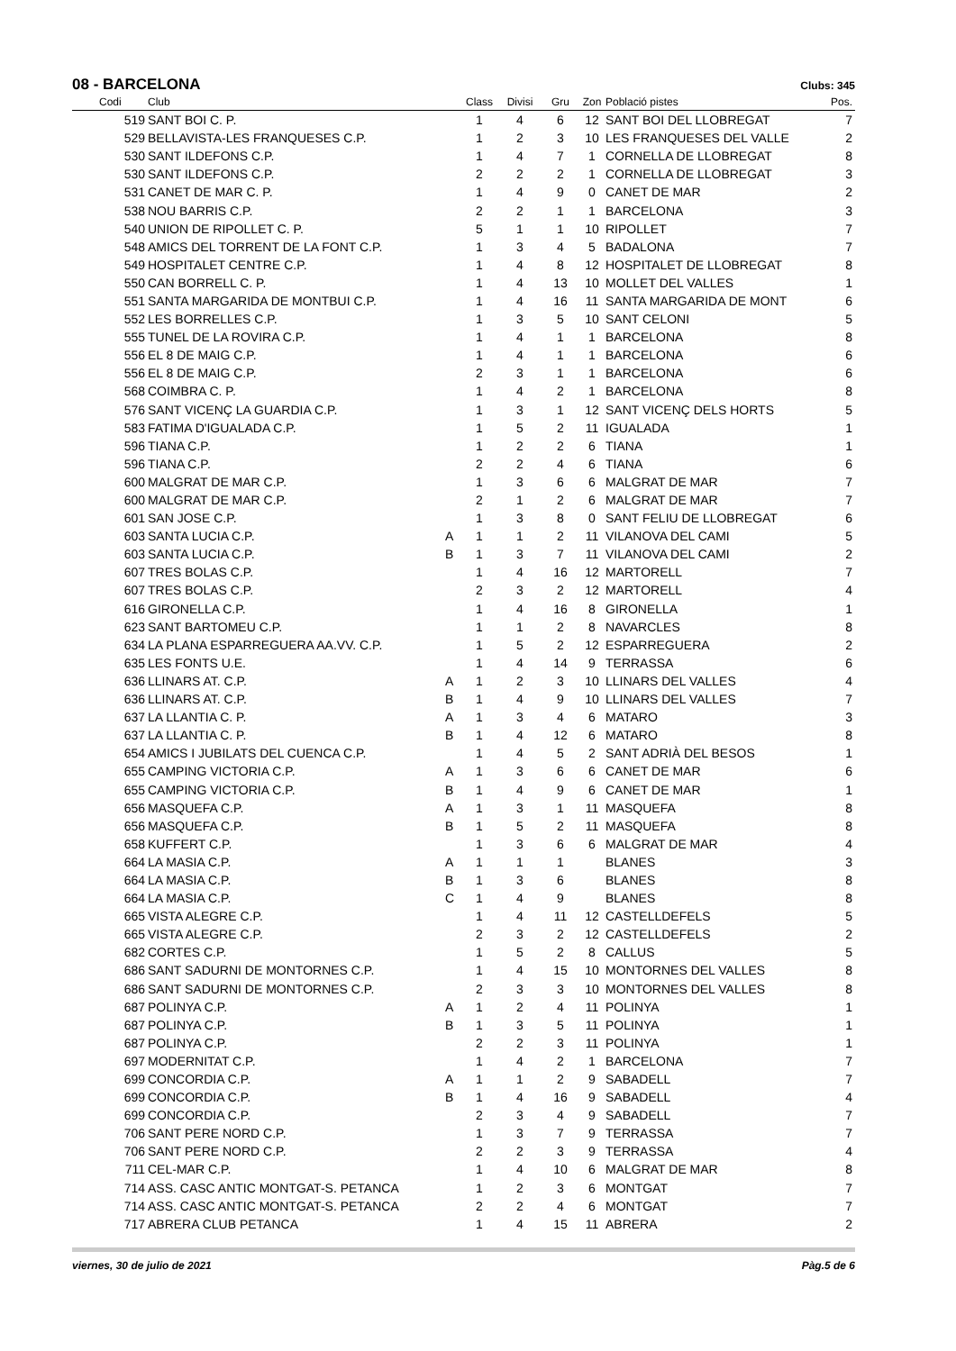08 - BARCELONA
Clubs: 345
| Codi | Club | | Class | Divisi | Gru | Zon | Població pistes | Pos. |
| --- | --- | --- | --- | --- | --- | --- | --- | --- |
| 519 | SANT BOI C. P. | | 1 | 4 | 6 | 12 | SANT BOI DEL LLOBREGAT | 7 |
| 529 | BELLAVISTA-LES FRANQUESES C.P. | | 1 | 2 | 3 | 10 | LES FRANQUESES DEL VALLE | 2 |
| 530 | SANT ILDEFONS C.P. | | 1 | 4 | 7 | 1 | CORNELLA DE LLOBREGAT | 8 |
| 530 | SANT ILDEFONS C.P. | | 2 | 2 | 2 | 1 | CORNELLA DE LLOBREGAT | 3 |
| 531 | CANET DE MAR C. P. | | 1 | 4 | 9 | 0 | CANET DE MAR | 2 |
| 538 | NOU BARRIS C.P. | | 2 | 2 | 1 | 1 | BARCELONA | 3 |
| 540 | UNION DE RIPOLLET C. P. | | 5 | 1 | 1 | 10 | RIPOLLET | 7 |
| 548 | AMICS DEL TORRENT DE LA FONT C.P. | | 1 | 3 | 4 | 5 | BADALONA | 7 |
| 549 | HOSPITALET CENTRE C.P. | | 1 | 4 | 8 | 12 | HOSPITALET DE LLOBREGAT | 8 |
| 550 | CAN BORRELL C. P. | | 1 | 4 | 13 | 10 | MOLLET DEL VALLES | 1 |
| 551 | SANTA MARGARIDA DE MONTBUI C.P. | | 1 | 4 | 16 | 11 | SANTA MARGARIDA DE MONT | 6 |
| 552 | LES BORRELLES C.P. | | 1 | 3 | 5 | 10 | SANT CELONI | 5 |
| 555 | TUNEL DE LA ROVIRA C.P. | | 1 | 4 | 1 | 1 | BARCELONA | 8 |
| 556 | EL 8 DE MAIG C.P. | | 1 | 4 | 1 | 1 | BARCELONA | 6 |
| 556 | EL 8 DE MAIG C.P. | | 2 | 3 | 1 | 1 | BARCELONA | 6 |
| 568 | COIMBRA C. P. | | 1 | 4 | 2 | 1 | BARCELONA | 8 |
| 576 | SANT VICENÇ LA GUARDIA C.P. | | 1 | 3 | 1 | 12 | SANT VICENÇ DELS HORTS | 5 |
| 583 | FATIMA D'IGUALADA C.P. | | 1 | 5 | 2 | 11 | IGUALADA | 1 |
| 596 | TIANA C.P. | | 1 | 2 | 2 | 6 | TIANA | 1 |
| 596 | TIANA C.P. | | 2 | 2 | 4 | 6 | TIANA | 6 |
| 600 | MALGRAT DE MAR C.P. | | 1 | 3 | 6 | 6 | MALGRAT DE MAR | 7 |
| 600 | MALGRAT DE MAR C.P. | | 2 | 1 | 2 | 6 | MALGRAT DE MAR | 7 |
| 601 | SAN JOSE C.P. | | 1 | 3 | 8 | 0 | SANT FELIU DE LLOBREGAT | 6 |
| 603 | SANTA LUCIA C.P. | A | 1 | 1 | 2 | 11 | VILANOVA DEL CAMI | 5 |
| 603 | SANTA LUCIA C.P. | B | 1 | 3 | 7 | 11 | VILANOVA DEL CAMI | 2 |
| 607 | TRES BOLAS C.P. | | 1 | 4 | 16 | 12 | MARTORELL | 7 |
| 607 | TRES BOLAS C.P. | | 2 | 3 | 2 | 12 | MARTORELL | 4 |
| 616 | GIRONELLA C.P. | | 1 | 4 | 16 | 8 | GIRONELLA | 1 |
| 623 | SANT BARTOMEU C.P. | | 1 | 1 | 2 | 8 | NAVARCLES | 8 |
| 634 | LA PLANA ESPARREGUERA AA.VV. C.P. | | 1 | 5 | 2 | 12 | ESPARREGUERA | 2 |
| 635 | LES FONTS U.E. | | 1 | 4 | 14 | 9 | TERRASSA | 6 |
| 636 | LLINARS AT. C.P. | A | 1 | 2 | 3 | 10 | LLINARS DEL VALLES | 4 |
| 636 | LLINARS AT. C.P. | B | 1 | 4 | 9 | 10 | LLINARS DEL VALLES | 7 |
| 637 | LA LLANTIA C. P. | A | 1 | 3 | 4 | 6 | MATARO | 3 |
| 637 | LA LLANTIA C. P. | B | 1 | 4 | 12 | 6 | MATARO | 8 |
| 654 | AMICS I JUBILATS DEL CUENCA C.P. | | 1 | 4 | 5 | 2 | SANT ADRIÀ DEL BESOS | 1 |
| 655 | CAMPING VICTORIA C.P. | A | 1 | 3 | 6 | 6 | CANET DE MAR | 6 |
| 655 | CAMPING VICTORIA C.P. | B | 1 | 4 | 9 | 6 | CANET DE MAR | 1 |
| 656 | MASQUEFA C.P. | A | 1 | 3 | 1 | 11 | MASQUEFA | 8 |
| 656 | MASQUEFA C.P. | B | 1 | 5 | 2 | 11 | MASQUEFA | 8 |
| 658 | KUFFERT C.P. | | 1 | 3 | 6 | 6 | MALGRAT DE MAR | 4 |
| 664 | LA MASIA C.P. | A | 1 | 1 | 1 | | BLANES | 3 |
| 664 | LA MASIA C.P. | B | 1 | 3 | 6 | | BLANES | 8 |
| 664 | LA MASIA C.P. | C | 1 | 4 | 9 | | BLANES | 8 |
| 665 | VISTA ALEGRE C.P. | | 1 | 4 | 11 | 12 | CASTELLDEFELS | 5 |
| 665 | VISTA ALEGRE C.P. | | 2 | 3 | 2 | 12 | CASTELLDEFELS | 2 |
| 682 | CORTES C.P. | | 1 | 5 | 2 | 8 | CALLUS | 5 |
| 686 | SANT SADURNI DE MONTORNES C.P. | | 1 | 4 | 15 | 10 | MONTORNES DEL VALLES | 8 |
| 686 | SANT SADURNI DE MONTORNES C.P. | | 2 | 3 | 3 | 10 | MONTORNES DEL VALLES | 8 |
| 687 | POLINYA C.P. | A | 1 | 2 | 4 | 11 | POLINYA | 1 |
| 687 | POLINYA C.P. | B | 1 | 3 | 5 | 11 | POLINYA | 1 |
| 687 | POLINYA C.P. | | 2 | 2 | 3 | 11 | POLINYA | 1 |
| 697 | MODERNITAT C.P. | | 1 | 4 | 2 | 1 | BARCELONA | 7 |
| 699 | CONCORDIA C.P. | A | 1 | 1 | 2 | 9 | SABADELL | 7 |
| 699 | CONCORDIA C.P. | B | 1 | 4 | 16 | 9 | SABADELL | 4 |
| 699 | CONCORDIA C.P. | | 2 | 3 | 4 | 9 | SABADELL | 7 |
| 706 | SANT PERE NORD C.P. | | 1 | 3 | 7 | 9 | TERRASSA | 7 |
| 706 | SANT PERE NORD C.P. | | 2 | 2 | 3 | 9 | TERRASSA | 4 |
| 711 | CEL-MAR C.P. | | 1 | 4 | 10 | 6 | MALGRAT DE MAR | 8 |
| 714 | ASS. CASC ANTIC MONTGAT-S. PETANCA | | 1 | 2 | 3 | 6 | MONTGAT | 7 |
| 714 | ASS. CASC ANTIC MONTGAT-S. PETANCA | | 2 | 2 | 4 | 6 | MONTGAT | 7 |
| 717 | ABRERA CLUB PETANCA | | 1 | 4 | 15 | 11 | ABRERA | 2 |
viernes, 30 de julio de 2021 Pàg.5 de 6